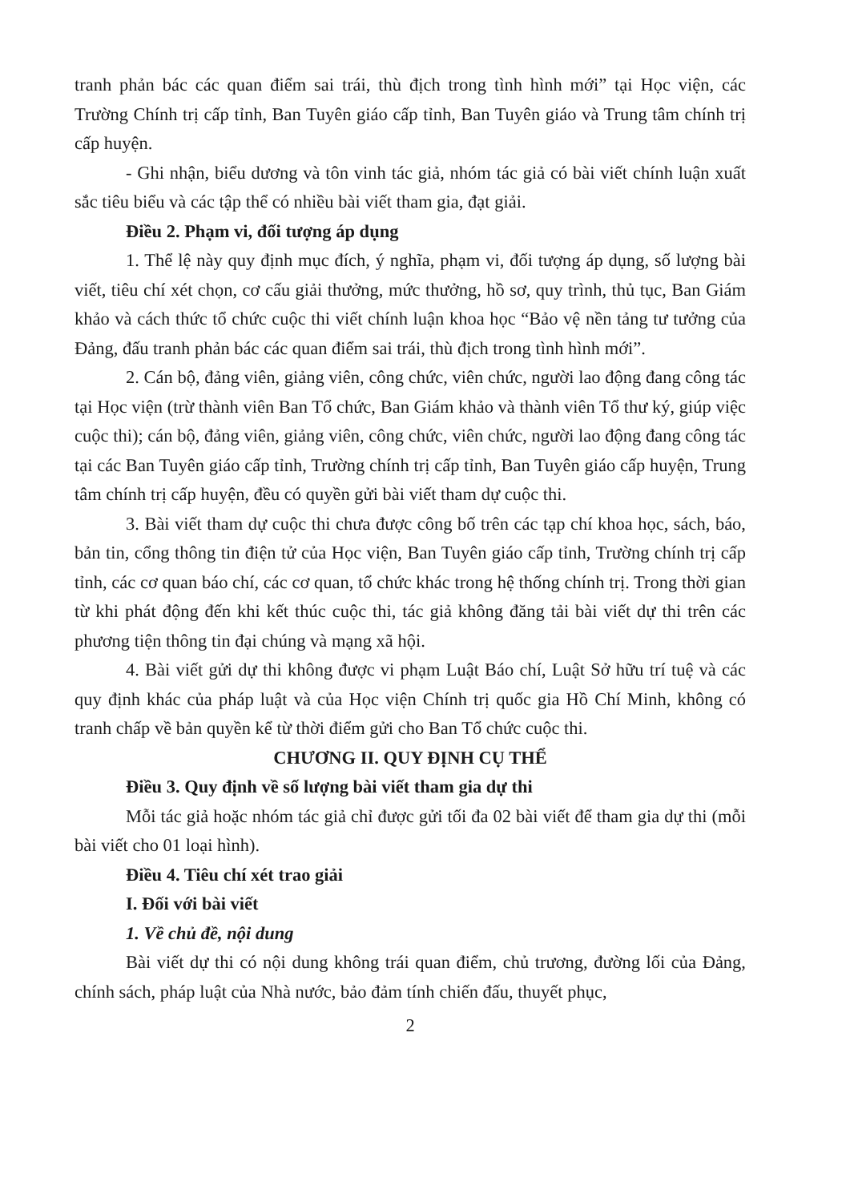tranh phản bác các quan điểm sai trái, thù địch trong tình hình mới” tại Học viện, các Trường Chính trị cấp tỉnh, Ban Tuyên giáo cấp tỉnh, Ban Tuyên giáo và Trung tâm chính trị cấp huyện.
- Ghi nhận, biểu dương và tôn vinh tác giả, nhóm tác giả có bài viết chính luận xuất sắc tiêu biểu và các tập thể có nhiều bài viết tham gia, đạt giải.
Điều 2. Phạm vi, đối tượng áp dụng
1. Thể lệ này quy định mục đích, ý nghĩa, phạm vi, đối tượng áp dụng, số lượng bài viết, tiêu chí xét chọn, cơ cấu giải thưởng, mức thưởng, hồ sơ, quy trình, thủ tục, Ban Giám khảo và cách thức tổ chức cuộc thi viết chính luận khoa học “Bảo vệ nền tảng tư tưởng của Đảng, đấu tranh phản bác các quan điểm sai trái, thù địch trong tình hình mới”.
2. Cán bộ, đảng viên, giảng viên, công chức, viên chức, người lao động đang công tác tại Học viện (trừ thành viên Ban Tổ chức, Ban Giám khảo và thành viên Tổ thư ký, giúp việc cuộc thi); cán bộ, đảng viên, giảng viên, công chức, viên chức, người lao động đang công tác tại các Ban Tuyên giáo cấp tỉnh, Trường chính trị cấp tỉnh, Ban Tuyên giáo cấp huyện, Trung tâm chính trị cấp huyện, đều có quyền gửi bài viết tham dự cuộc thi.
3. Bài viết tham dự cuộc thi chưa được công bố trên các tạp chí khoa học, sách, báo, bản tin, cổng thông tin điện tử của Học viện, Ban Tuyên giáo cấp tỉnh, Trường chính trị cấp tỉnh, các cơ quan báo chí, các cơ quan, tổ chức khác trong hệ thống chính trị. Trong thời gian từ khi phát động đến khi kết thúc cuộc thi, tác giả không đăng tải bài viết dự thi trên các phương tiện thông tin đại chúng và mạng xã hội.
4. Bài viết gửi dự thi không được vi phạm Luật Báo chí, Luật Sở hữu trí tuệ và các quy định khác của pháp luật và của Học viện Chính trị quốc gia Hồ Chí Minh, không có tranh chấp về bản quyền kể từ thời điểm gửi cho Ban Tổ chức cuộc thi.
CHƯƠNG II. QUY ĐỊNH CỤ THỂ
Điều 3. Quy định về số lượng bài viết tham gia dự thi
Mỗi tác giả hoặc nhóm tác giả chỉ được gửi tối đa 02 bài viết để tham gia dự thi (mỗi bài viết cho 01 loại hình).
Điều 4. Tiêu chí xét trao giải
I. Đối với bài viết
1. Về chủ đề, nội dung
Bài viết dự thi có nội dung không trái quan điểm, chủ trương, đường lối của Đảng, chính sách, pháp luật của Nhà nước, bảo đảm tính chiến đấu, thuyết phục,
2